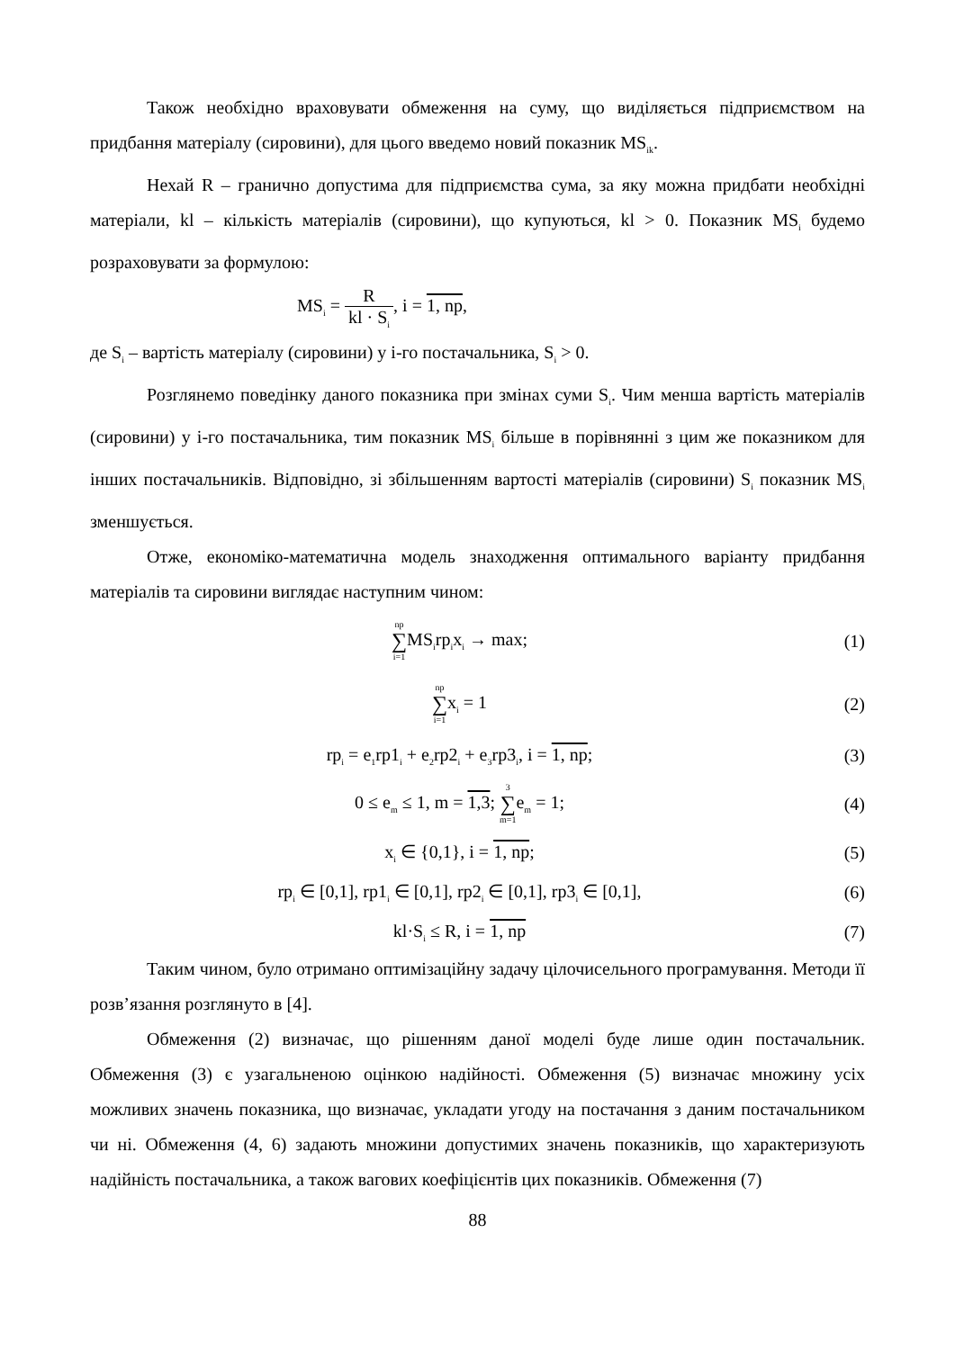Також необхідно враховувати обмеження на суму, що виділяється підприємством на придбання матеріалу (сировини), для цього введемо новий показник MS<sub>ik</sub>.
Нехай R – гранично допустима для підприємства сума, за яку можна придбати необхідні матеріали, kl – кількість матеріалів (сировини), що купуються, kl > 0. Показник MS<sub>i</sub> будемо розраховувати за формулою:
MS<sub>i</sub> = R kl · S<sub>i</sub>, i = 1, np,
де S<sub>i</sub> – вартість матеріалу (сировини) у i-го постачальника, S<sub>i</sub> > 0.
Розглянемо поведінку даного показника при змінах суми S<sub>i</sub>. Чим менша вартість матеріалів (сировини) у i-го постачальника, тим показник MS<sub>i</sub> більше в порівнянні з цим же показником для інших постачальників. Відповідно, зі збільшенням вартості матеріалів (сировини) S<sub>i</sub> показник MS<sub>i</sub> зменшується.
Отже, економіко-математична модель знаходження оптимального варіанту придбання матеріалів та сировини виглядає наступним чином:
np ∑ i=1 MS<sub>i</sub>rp<sub>i</sub>x<sub>i</sub> → max; (1)
np ∑ i=1x<sub>i</sub> = 1 (2)
rp<sub>i</sub> = e<sub>1</sub>rp1<sub>i</sub> + e<sub>2</sub>rp2<sub>i</sub> + e<sub>3</sub>rp3<sub>i</sub>, i = 1, np;
(3)
0 ≤ e<sub>m</sub> ≤ 1, m = 1,3; 3 ∑ m=1e<sub>m</sub> = 1;
(4)
x<sub>i</sub> ∈ {0,1}, i = 1, np; (5)
rp<sub>i</sub> ∈ [0,1], rp1<sub>i</sub> ∈ [0,1], rp2<sub>i</sub> ∈ [0,1], rp3<sub>i</sub> ∈ [0,1],
(6)
kl·S<sub>i</sub> ≤ R, i = 1, np (7)
Таким чином, було отримано оптимізаційну задачу цілочисельного програмування. Методи її розв’язання розглянуто в [4].
Обмеження (2) визначає, що рішенням даної моделі буде лише один постачальник. Обмеження (3) є узагальненою оцінкою надійності. Обмеження (5) визначає множину усіх можливих значень показника, що визначає, укладати угоду на постачання з даним постачальником чи ні. Обмеження (4, 6) задають множини допустимих значень показників, що характеризують надійність постачальника, а також вагових коефіцієнтів цих показників. Обмеження (7)
88